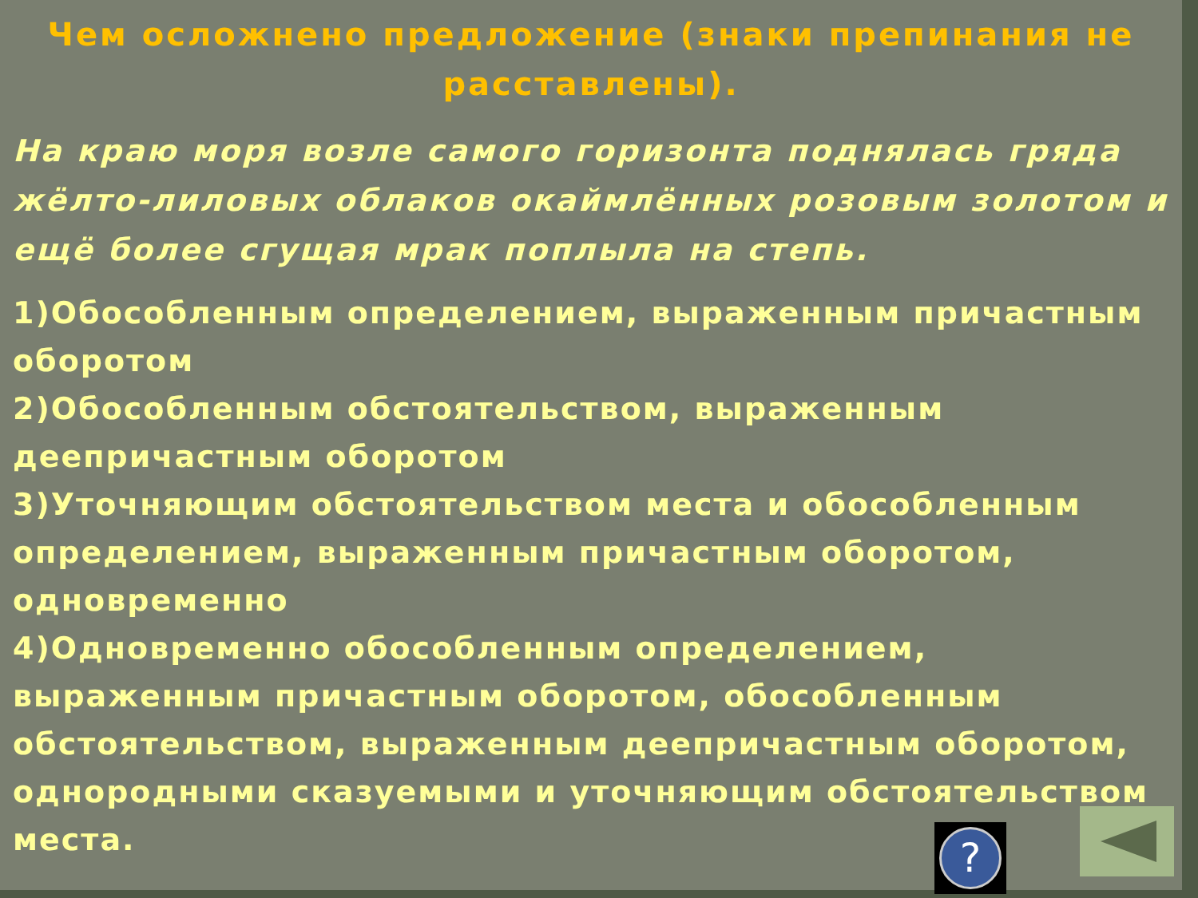Чем осложнено предложение (знаки препинания не расставлены).
На краю моря возле самого горизонта поднялась гряда жёлто-лиловых облаков окаймлённых розовым золотом и ещё более сгущая мрак поплыла на степь.
1)Обособленным определением, выраженным причастным оборотом
2)Обособленным обстоятельством, выраженным деепричастным оборотом
3)Уточняющим обстоятельством места и обособленным определением, выраженным причастным оборотом, одновременно
4)Одновременно обособленным определением, выраженным причастным оборотом, обособленным обстоятельством, выраженным деепричастным оборотом, однородными сказуемыми и уточняющим обстоятельством места.
?